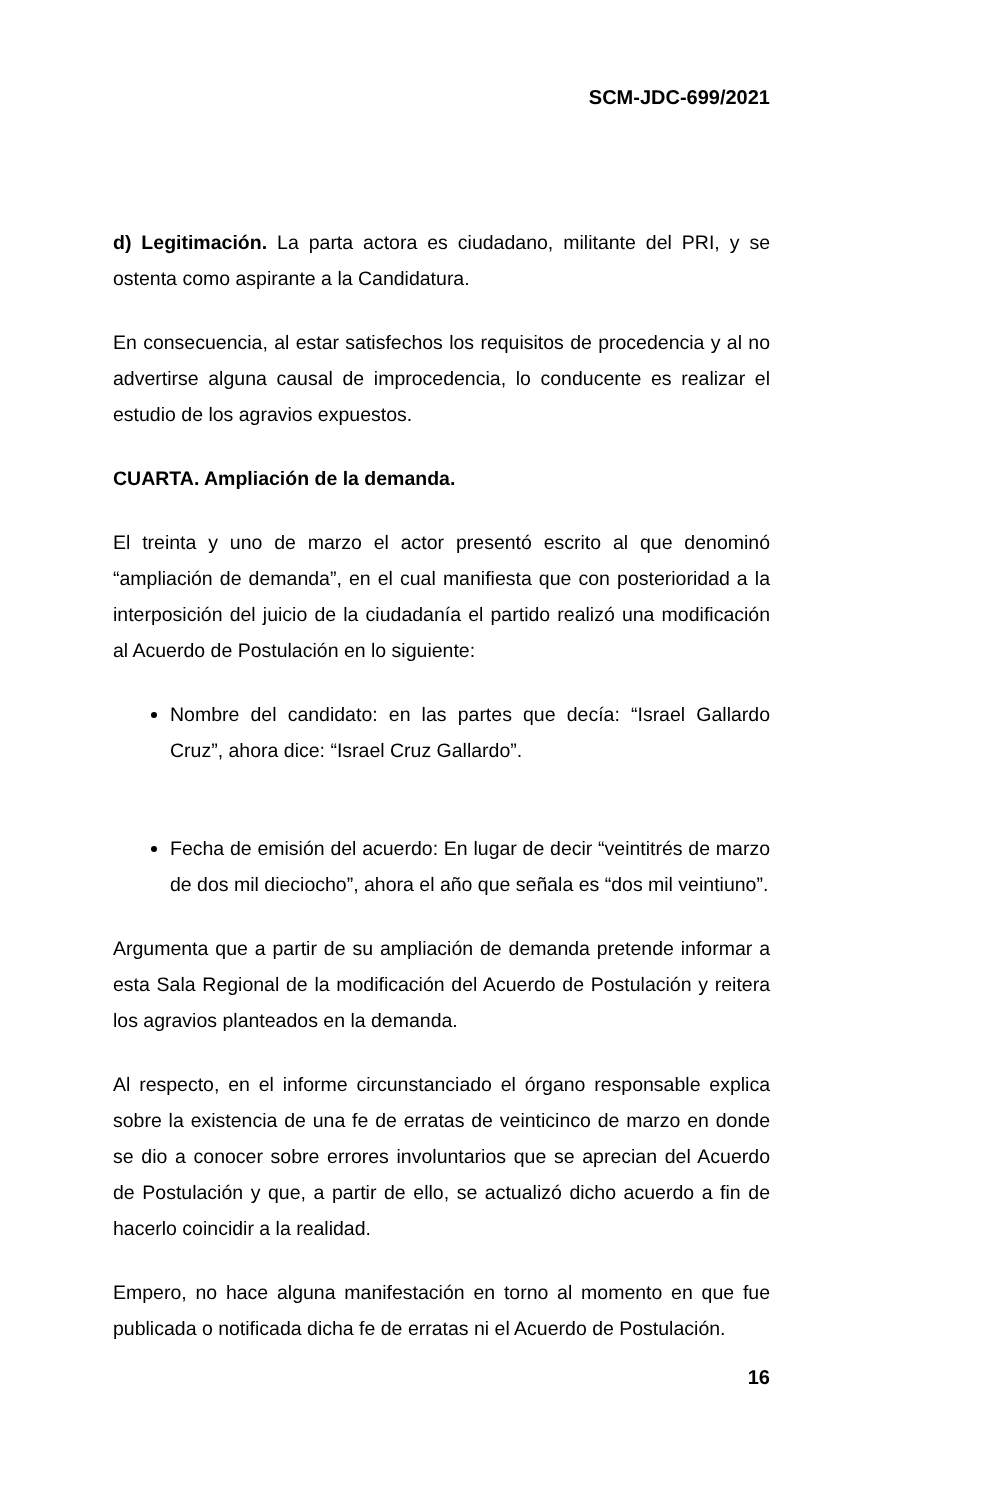SCM-JDC-699/2021
d) Legitimación. La parta actora es ciudadano, militante del PRI, y se ostenta como aspirante a la Candidatura.
En consecuencia, al estar satisfechos los requisitos de procedencia y al no advertirse alguna causal de improcedencia, lo conducente es realizar el estudio de los agravios expuestos.
CUARTA. Ampliación de la demanda.
El treinta y uno de marzo el actor presentó escrito al que denominó “ampliación de demanda”, en el cual manifiesta que con posterioridad a la interposición del juicio de la ciudadanía el partido realizó una modificación al Acuerdo de Postulación en lo siguiente:
Nombre del candidato: en las partes que decía: “Israel Gallardo Cruz”, ahora dice: “Israel Cruz Gallardo”.
Fecha de emisión del acuerdo: En lugar de decir “veintitrés de marzo de dos mil dieciocho”, ahora el año que señala es “dos mil veintiuno”.
Argumenta que a partir de su ampliación de demanda pretende informar a esta Sala Regional de la modificación del Acuerdo de Postulación y reitera los agravios planteados en la demanda.
Al respecto, en el informe circunstanciado el órgano responsable explica sobre la existencia de una fe de erratas de veinticinco de marzo en donde se dio a conocer sobre errores involuntarios que se aprecian del Acuerdo de Postulación y que, a partir de ello, se actualizó dicho acuerdo a fin de hacerlo coincidir a la realidad.
Empero, no hace alguna manifestación en torno al momento en que fue publicada o notificada dicha fe de erratas ni el Acuerdo de Postulación.
16